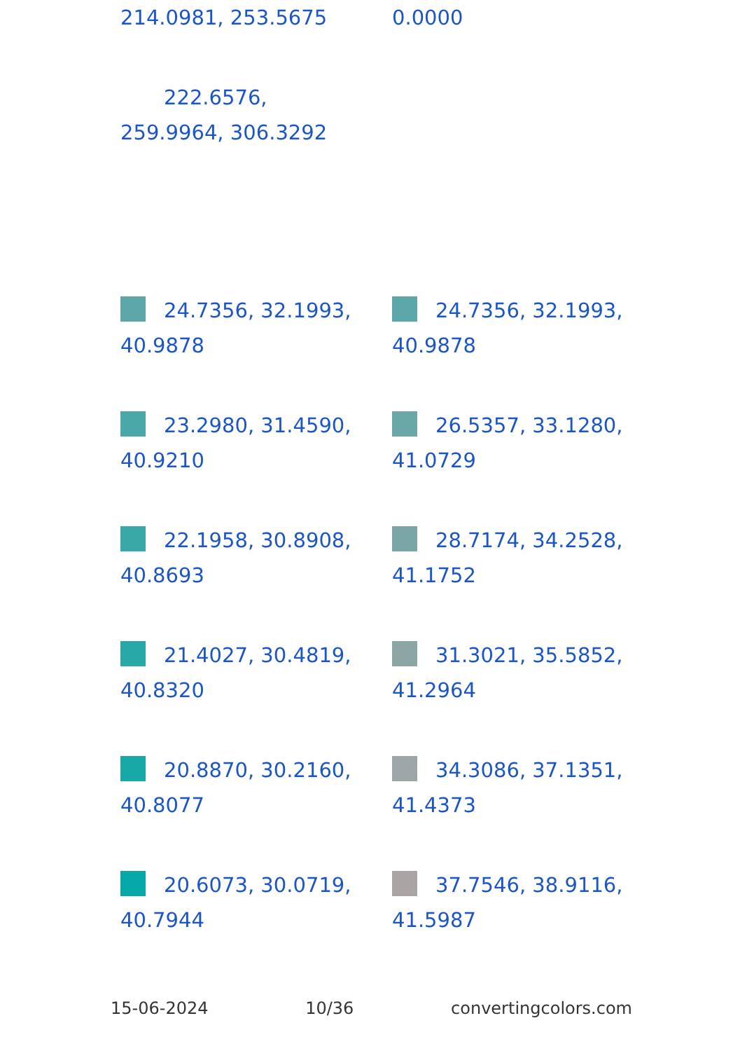214.0981, 253.5675 0.0000
222.6576,
259.9964, 306.3292
24.7356, 32.1993, 40.9878
24.7356, 32.1993, 40.9878
23.2980, 31.4590, 40.9210
26.5357, 33.1280, 41.0729
22.1958, 30.8908, 40.8693
28.7174, 34.2528, 41.1752
21.4027, 30.4819, 40.8320
31.3021, 35.5852, 41.2964
20.8870, 30.2160, 40.8077
34.3086, 37.1351, 41.4373
20.6073, 30.0719, 40.7944
37.7546, 38.9116, 41.5987
15-06-2024 10/36 convertingcolors.com